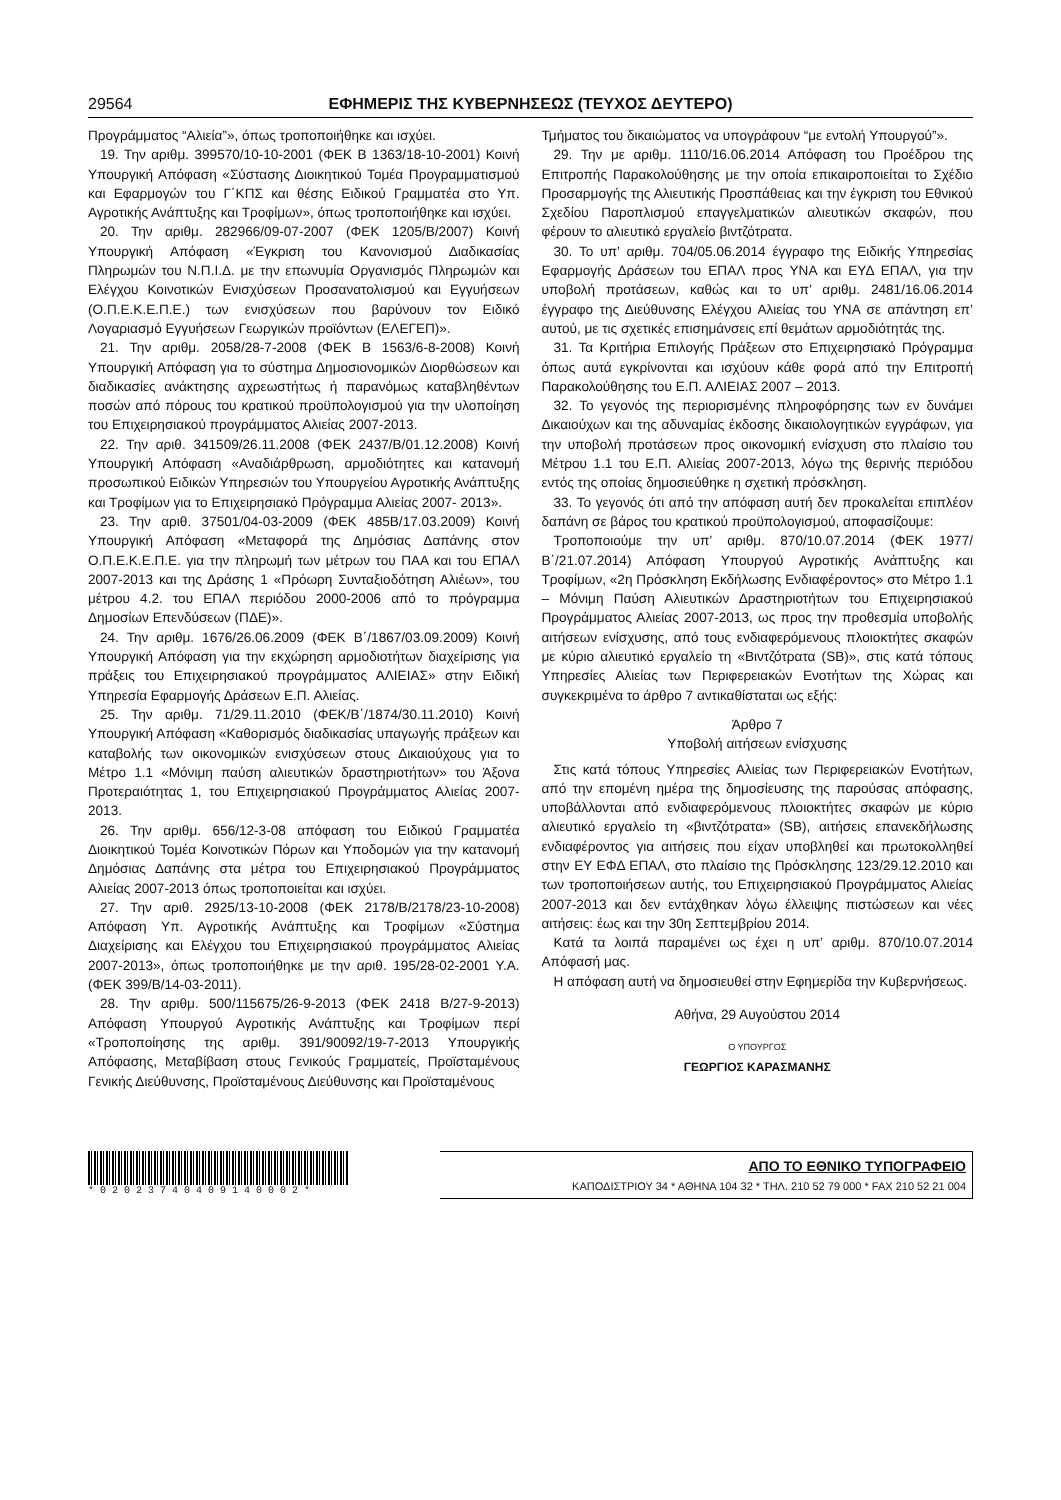29564 ΕΦΗΜΕΡΙΣ ΤΗΣ ΚΥΒΕΡΝΗΣΕΩΣ (ΤΕΥΧΟΣ ΔΕΥΤΕΡΟ)
Προγράμματος “Αλιεία”», όπως τροποποιήθηκε και ισχύει.
19. Την αριθμ. 399570/10-10-2001 (ΦΕΚ Β 1363/18-10-2001) Κοινή Υπουργική Απόφαση «Σύστασης Διοικητικού Τομέα Προγραμματισμού και Εφαρμογών του Γ΄ΚΠΣ και θέσης Ειδικού Γραμματέα στο Υπ. Αγροτικής Ανάπτυξης και Τροφίμων», όπως τροποποιήθηκε και ισχύει.
20. Την αριθμ. 282966/09-07-2007 (ΦΕΚ 1205/Β/2007) Κοινή Υπουργική Απόφαση «Έγκριση του Κανονισμού Διαδικασίας Πληρωμών του Ν.Π.Ι.Δ. με την επωνυμία Οργανισμός Πληρωμών και Ελέγχου Κοινοτικών Ενισχύσεων Προσανατολισμού και Εγγυήσεων (Ο.Π.Ε.Κ.Ε.Π.Ε.) των ενισχύσεων που βαρύνουν τον Ειδικό Λογαριασμό Εγγυήσεων Γεωργικών προϊόντων (ΕΛΕΓΕΠ)».
21. Την αριθμ. 2058/28-7-2008 (ΦΕΚ Β 1563/6-8-2008) Κοινή Υπουργική Απόφαση για το σύστημα Δημοσιονομικών Διορθώσεων και διαδικασίες ανάκτησης αχρεωστήτως ή παρανόμως καταβληθέντων ποσών από πόρους του κρατικού προϋπολογισμού για την υλοποίηση του Επιχειρησιακού προγράμματος Αλιείας 2007-2013.
22. Την αριθ. 341509/26.11.2008 (ΦΕΚ 2437/Β/01.12.2008) Κοινή Υπουργική Απόφαση «Αναδιάρθρωση, αρμοδιότητες και κατανομή προσωπικού Ειδικών Υπηρεσιών του Υπουργείου Αγροτικής Ανάπτυξης και Τροφίμων για το Επιχειρησιακό Πρόγραμμα Αλιείας 2007- 2013».
23. Την αριθ. 37501/04-03-2009 (ΦΕΚ 485Β/17.03.2009) Κοινή Υπουργική Απόφαση «Μεταφορά της Δημόσιας Δαπάνης στον Ο.Π.Ε.Κ.Ε.Π.Ε. για την πληρωμή των μέτρων του ΠΑΑ και του ΕΠΑΛ 2007-2013 και της Δράσης 1 «Πρόωρη Συνταξιοδότηση Αλιέων», του μέτρου 4.2. του ΕΠΑΛ περιόδου 2000-2006 από το πρόγραμμα Δημοσίων Επενδύσεων (ΠΔΕ)».
24. Την αριθμ. 1676/26.06.2009 (ΦΕΚ Β΄/1867/03.09.2009) Κοινή Υπουργική Απόφαση για την εκχώρηση αρμοδιοτήτων διαχείρισης για πράξεις του Επιχειρησιακού προγράμματος ΑΛΙΕΙΑΣ» στην Ειδική Υπηρεσία Εφαρμογής Δράσεων Ε.Π. Αλιείας.
25. Την αριθμ. 71/29.11.2010 (ΦΕΚ/Β΄/1874/30.11.2010) Κοινή Υπουργική Απόφαση «Καθορισμός διαδικασίας υπαγωγής πράξεων και καταβολής των οικονομικών ενισχύσεων στους Δικαιούχους για το Μέτρο 1.1 «Μόνιμη παύση αλιευτικών δραστηριοτήτων» του Άξονα Προτεραιότητας 1, του Επιχειρησιακού Προγράμματος Αλιείας 2007-2013.
26. Την αριθμ. 656/12-3-08 απόφαση του Ειδικού Γραμματέα Διοικητικού Τομέα Κοινοτικών Πόρων και Υποδομών για την κατανομή Δημόσιας Δαπάνης στα μέτρα του Επιχειρησιακού Προγράμματος Αλιείας 2007-2013 όπως τροποποιείται και ισχύει.
27. Την αριθ. 2925/13-10-2008 (ΦΕΚ 2178/Β/2178/23-10-2008) Απόφαση Υπ. Αγροτικής Ανάπτυξης και Τροφίμων «Σύστημα Διαχείρισης και Ελέγχου του Επιχειρησιακού προγράμματος Αλιείας 2007-2013», όπως τροποποιήθηκε με την αριθ. 195/28-02-2001 Υ.Α. (ΦΕΚ 399/Β/14-03-2011).
28. Την αριθμ. 500/115675/26-9-2013 (ΦΕΚ 2418 Β/27-9-2013) Απόφαση Υπουργού Αγροτικής Ανάπτυξης και Τροφίμων περί «Τροποποίησης της αριθμ. 391/90092/19-7-2013 Υπουργικής Απόφασης, Μεταβίβαση στους Γενικούς Γραμματείς, Προϊσταμένους Γενικής Διεύθυνσης, Προϊσταμένους Διεύθυνσης και Προϊσταμένους
Τμήματος του δικαιώματος να υπογράφουν “με εντολή Υπουργού”».
29. Την με αριθμ. 1110/16.06.2014 Απόφαση του Προέδρου της Επιτροπής Παρακολούθησης με την οποία επικαιροποιείται το Σχέδιο Προσαρμογής της Αλιευτικής Προσπάθειας και την έγκριση του Εθνικού Σχεδίου Παροπλισμού επαγγελματικών αλιευτικών σκαφών, που φέρουν το αλιευτικό εργαλείο βιντζότρατα.
30. Το υπ’ αριθμ. 704/05.06.2014 έγγραφο της Ειδικής Υπηρεσίας Εφαρμογής Δράσεων του ΕΠΑΛ προς ΥΝΑ και ΕΥΔ ΕΠΑΛ, για την υποβολή προτάσεων, καθώς και το υπ’ αριθμ. 2481/16.06.2014 έγγραφο της Διεύθυνσης Ελέγχου Αλιείας του ΥΝΑ σε απάντηση επ’ αυτού, με τις σχετικές επισημάνσεις επί θεμάτων αρμοδιότητάς της.
31. Τα Κριτήρια Επιλογής Πράξεων στο Επιχειρησιακό Πρόγραμμα όπως αυτά εγκρίνονται και ισχύουν κάθε φορά από την Επιτροπή Παρακολούθησης του Ε.Π. ΑΛΙΕΙΑΣ 2007 – 2013.
32. Το γεγονός της περιορισμένης πληροφόρησης των εν δυνάμει Δικαιούχων και της αδυναμίας έκδοσης δικαιολογητικών εγγράφων, για την υποβολή προτάσεων προς οικονομική ενίσχυση στο πλαίσιο του Μέτρου 1.1 του Ε.Π. Αλιείας 2007-2013, λόγω της θερινής περιόδου εντός της οποίας δημοσιεύθηκε η σχετική πρόσκληση.
33. Το γεγονός ότι από την απόφαση αυτή δεν προκαλείται επιπλέον δαπάνη σε βάρος του κρατικού προϋπολογισμού, αποφασίζουμε:
Τροποποιούμε την υπ’ αριθμ. 870/10.07.2014 (ΦΕΚ 1977/Β΄/21.07.2014) Απόφαση Υπουργού Αγροτικής Ανάπτυξης και Τροφίμων, «2η Πρόσκληση Εκδήλωσης Ενδιαφέροντος» στο Μέτρο 1.1 – Μόνιμη Παύση Αλιευτικών Δραστηριοτήτων του Επιχειρησιακού Προγράμματος Αλιείας 2007-2013, ως προς την προθεσμία υποβολής αιτήσεων ενίσχυσης, από τους ενδιαφερόμενους πλοιοκτήτες σκαφών με κύριο αλιευτικό εργαλείο τη «Βιντζότρατα (SB)», στις κατά τόπους Υπηρεσίες Αλιείας των Περιφερειακών Ενοτήτων της Χώρας και συγκεκριμένα το άρθρο 7 αντικαθίσταται ως εξής:
Άρθρο 7
Υποβολή αιτήσεων ενίσχυσης
Στις κατά τόπους Υπηρεσίες Αλιείας των Περιφερειακών Ενοτήτων, από την επομένη ημέρα της δημοσίευσης της παρούσας απόφασης, υποβάλλονται από ενδιαφερόμενους πλοιοκτήτες σκαφών με κύριο αλιευτικό εργαλείο τη «βιντζότρατα» (SB), αιτήσεις επανεκδήλωσης ενδιαφέροντος για αιτήσεις που είχαν υποβληθεί και πρωτοκολληθεί στην ΕΥ ΕΦΔ ΕΠΑΛ, στο πλαίσιο της Πρόσκλησης 123/29.12.2010 και των τροποποιήσεων αυτής, του Επιχειρησιακού Προγράμματος Αλιείας 2007-2013 και δεν εντάχθηκαν λόγω έλλειψης πιστώσεων και νέες αιτήσεις: έως και την 30η Σεπτεμβρίου 2014.
Κατά τα λοιπά παραμένει ως έχει η υπ’ αριθμ. 870/10.07.2014 Απόφασή μας.
Η απόφαση αυτή να δημοσιευθεί στην Εφημερίδα την Κυβερνήσεως.
Αθήνα, 29 Αυγούστου 2014
Ο ΥΠΟΥΡΓΟΣ
ΓΕΩΡΓΙΟΣ ΚΑΡΑΣΜΑΝΗΣ
* 0 2 0 2 3 7 4 0 4 0 9 1 4 0 0 0 2 *
ΑΠΟ ΤΟ ΕΘΝΙΚΟ ΤΥΠΟΓΡΑΦΕΙΟ
ΚΑΠΟΔΙΣΤΡΙΟΥ 34 * ΑΘΗΝΑ 104 32 * ΤΗΛ. 210 52 79 000 * FAX 210 52 21 004